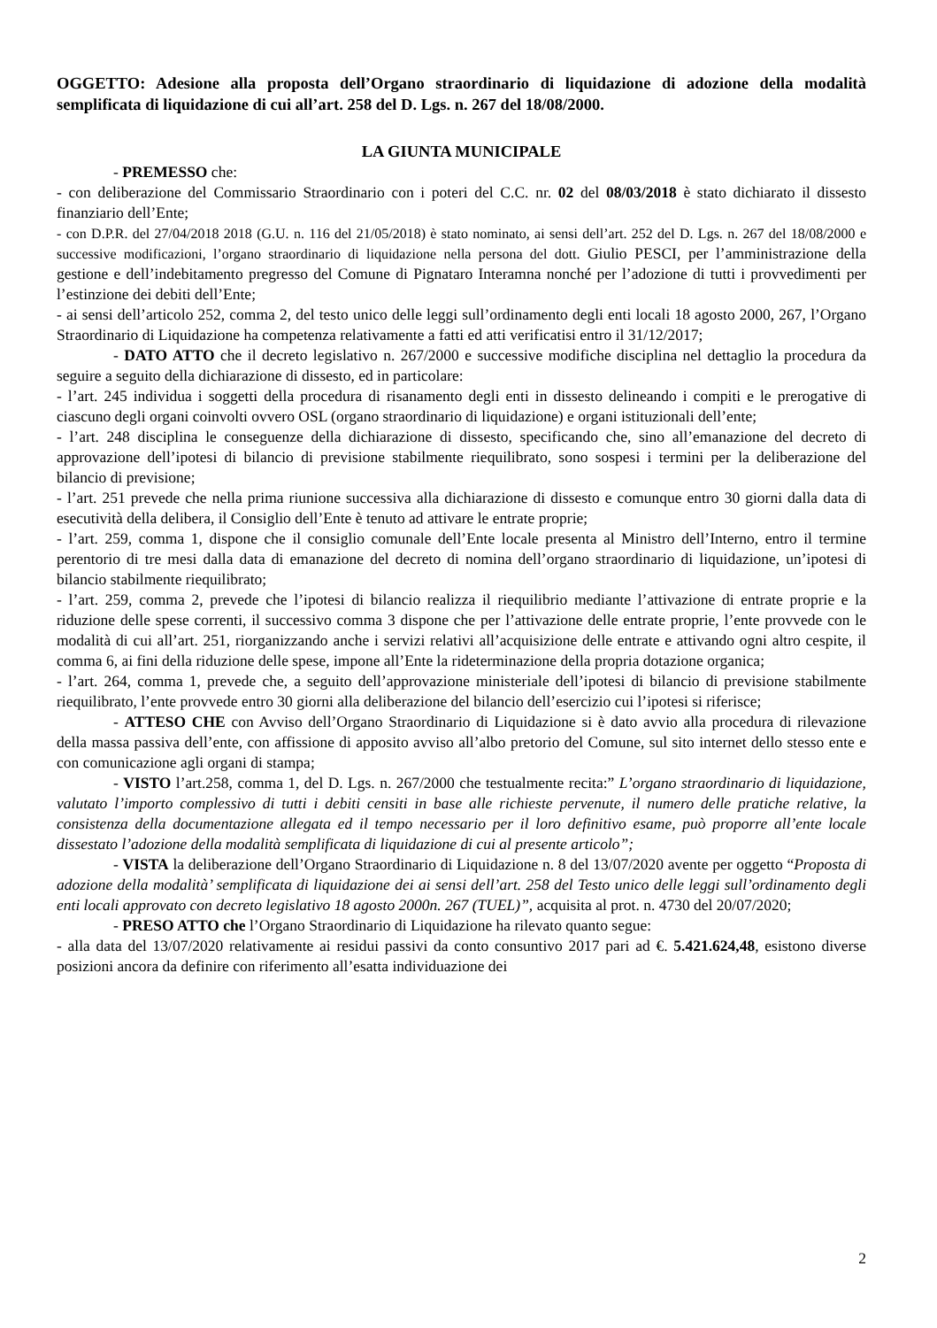OGGETTO: Adesione alla proposta dell’Organo straordinario di liquidazione di adozione della modalità semplificata di liquidazione di cui all’art. 258 del D. Lgs. n. 267 del 18/08/2000.
LA GIUNTA MUNICIPALE
- PREMESSO che:
- con deliberazione del Commissario Straordinario con i poteri del C.C. nr. 02 del 08/03/2018 è stato dichiarato il dissesto finanziario dell’Ente;
- con D.P.R. del 27/04/2018 2018 (G.U. n. 116 del 21/05/2018) è stato nominato, ai sensi dell’art. 252 del D. Lgs. n. 267 del 18/08/2000 e successive modificazioni, l’organo straordinario di liquidazione nella persona del dott. Giulio PESCI, per l’amministrazione della gestione e dell’indebitamento pregresso del Comune di Pignataro Interamna nonché per l’adozione di tutti i provvedimenti per l’estinzione dei debiti dell’Ente;
- ai sensi dell’articolo 252, comma 2, del testo unico delle leggi sull’ordinamento degli enti locali 18 agosto 2000, 267, l’Organo Straordinario di Liquidazione ha competenza relativamente a fatti ed atti verificatisi entro il 31/12/2017;
- DATO ATTO che il decreto legislativo n. 267/2000 e successive modifiche disciplina nel dettaglio la procedura da seguire a seguito della dichiarazione di dissesto, ed in particolare:
- l’art. 245 individua i soggetti della procedura di risanamento degli enti in dissesto delineando i compiti e le prerogative di ciascuno degli organi coinvolti ovvero OSL (organo straordinario di liquidazione) e organi istituzionali dell’ente;
- l’art. 248 disciplina le conseguenze della dichiarazione di dissesto, specificando che, sino all’emanazione del decreto di approvazione dell’ipotesi di bilancio di previsione stabilmente riequilibrato, sono sospesi i termini per la deliberazione del bilancio di previsione;
- l’art. 251 prevede che nella prima riunione successiva alla dichiarazione di dissesto e comunque entro 30 giorni dalla data di esecutività della delibera, il Consiglio dell’Ente è tenuto ad attivare le entrate proprie;
- l’art. 259, comma 1, dispone che il consiglio comunale dell’Ente locale presenta al Ministro dell’Interno, entro il termine perentorio di tre mesi dalla data di emanazione del decreto di nomina dell’organo straordinario di liquidazione, un’ipotesi di bilancio stabilmente riequilibrato;
- l’art. 259, comma 2, prevede che l’ipotesi di bilancio realizza il riequilibrio mediante l’attivazione di entrate proprie e la riduzione delle spese correnti, il successivo comma 3 dispone che per l’attivazione delle entrate proprie, l’ente provvede con le modalità di cui all’art. 251, riorganizzando anche i servizi relativi all’acquisizione delle entrate e attivando ogni altro cespite, il comma 6, ai fini della riduzione delle spese, impone all’Ente la rideterminazione della propria dotazione organica;
- l’art. 264, comma 1, prevede che, a seguito dell’approvazione ministeriale dell’ipotesi di bilancio di previsione stabilmente riequilibrato, l’ente provvede entro 30 giorni alla deliberazione del bilancio dell’esercizio cui l’ipotesi si riferisce;
- ATTESO CHE con Avviso dell’Organo Straordinario di Liquidazione si è dato avvio alla procedura di rilevazione della massa passiva dell’ente, con affissione di apposito avviso all’albo pretorio del Comune, sul sito internet dello stesso ente e con comunicazione agli organi di stampa;
- VISTO l’art.258, comma 1, del D. Lgs. n. 267/2000 che testualmente recita:” L’organo straordinario di liquidazione, valutato l’importo complessivo di tutti i debiti censiti in base alle richieste pervenute, il numero delle pratiche relative, la consistenza della documentazione allegata ed il tempo necessario per il loro definitivo esame, può proporre all’ente locale dissestato l’adozione della modalità semplificata di liquidazione di cui al presente articolo”;
- VISTA la deliberazione dell’Organo Straordinario di Liquidazione n. 8 del 13/07/2020 avente per oggetto “Proposta di adozione della modalità’ semplificata di liquidazione dei ai sensi dell’art. 258 del Testo unico delle leggi sull’ordinamento degli enti locali approvato con decreto legislativo 18 agosto 2000n. 267 (TUEL)”, acquisita al prot. n. 4730 del 20/07/2020;
- PRESO ATTO che l’Organo Straordinario di Liquidazione ha rilevato quanto segue:
- alla data del 13/07/2020 relativamente ai residui passivi da conto consuntivo 2017 pari ad €. 5.421.624,48, esistono diverse posizioni ancora da definire con riferimento all’esatta individuazione dei
2